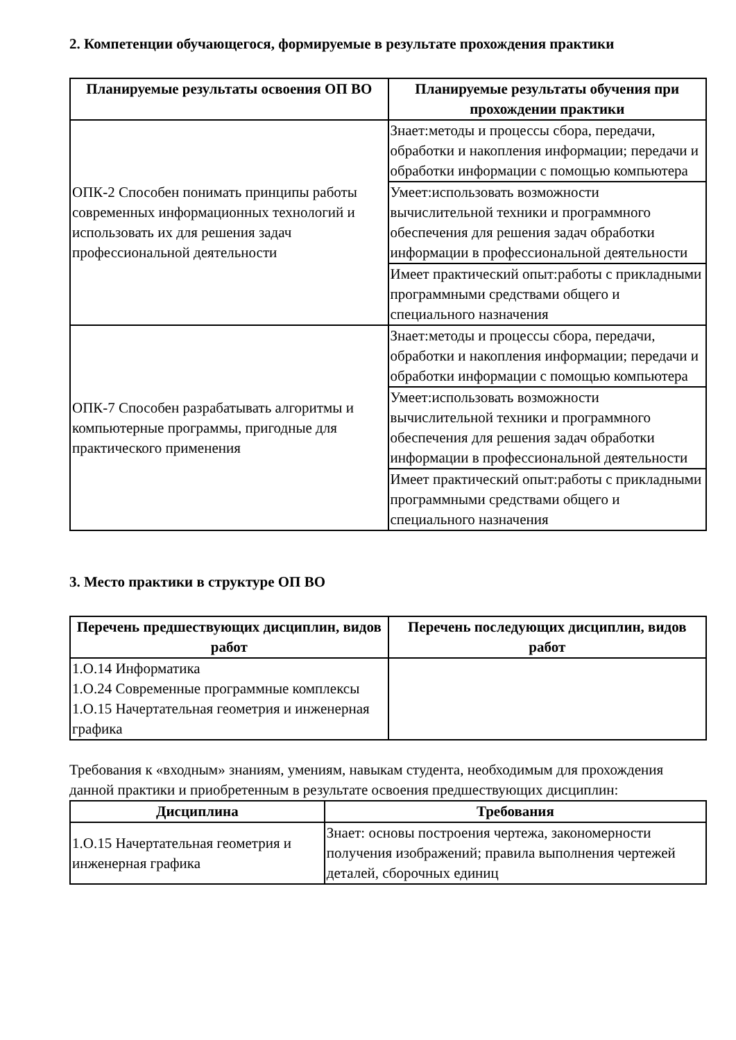2. Компетенции обучающегося, формируемые в результате прохождения практики
| Планируемые результаты освоения ОП ВО | Планируемые результаты обучения при прохождении практики |
| --- | --- |
| ОПК-2 Способен понимать принципы работы современных информационных технологий и использовать их для решения задач профессиональной деятельности | Знает:методы и процессы сбора, передачи, обработки и накопления информации; передачи и обработки информации с помощью компьютера |
| | Умеет:использовать возможности вычислительной техники и программного обеспечения для решения задач обработки информации в профессиональной деятельности |
| | Имеет практический опыт:работы с прикладными программными средствами общего и специального назначения |
| ОПК-7 Способен разрабатывать алгоритмы и компьютерные программы, пригодные для практического применения | Знает:методы и процессы сбора, передачи, обработки и накопления информации; передачи и обработки информации с помощью компьютера |
| | Умеет:использовать возможности вычислительной техники и программного обеспечения для решения задач обработки информации в профессиональной деятельности |
| | Имеет практический опыт:работы с прикладными программными средствами общего и специального назначения |
3. Место практики в структуре ОП ВО
| Перечень предшествующих дисциплин, видов работ | Перечень последующих дисциплин, видов работ |
| --- | --- |
| 1.О.14 Информатика 1.О.24 Современные программные комплексы 1.О.15 Начертательная геометрия и инженерная графика | |
Требования к «входным» знаниям, умениям, навыкам студента, необходимым для прохождения данной практики и приобретенным в результате освоения предшествующих дисциплин:
| Дисциплина | Требования |
| --- | --- |
| 1.О.15 Начертательная геометрия и инженерная графика | Знает: основы построения чертежа, закономерности получения изображений; правила выполнения чертежей деталей, сборочных единиц |